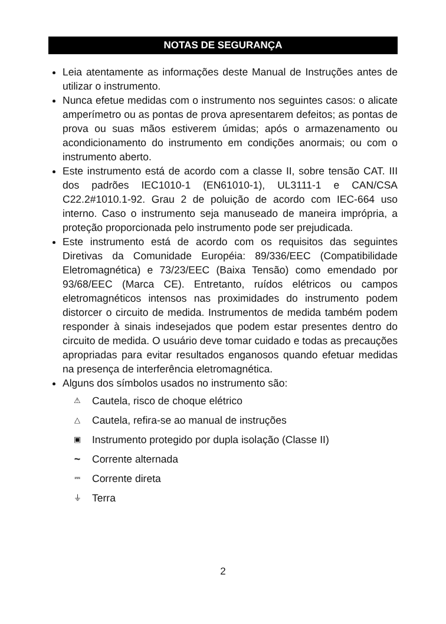NOTAS DE SEGURANÇA
Leia atentamente as informações deste Manual de Instruções antes de utilizar o instrumento.
Nunca efetue medidas com o instrumento nos seguintes casos: o alicate amperímetro ou as pontas de prova apresentarem defeitos; as pontas de prova ou suas mãos estiverem úmidas; após o armazenamento ou acondicionamento do instrumento em condições anormais; ou com o instrumento aberto.
Este instrumento está de acordo com a classe II, sobre tensão CAT. III dos padrões IEC1010-1 (EN61010-1), UL3111-1 e CAN/CSA C22.2#1010.1-92. Grau 2 de poluição de acordo com IEC-664 uso interno. Caso o instrumento seja manuseado de maneira imprópria, a proteção proporcionada pelo instrumento pode ser prejudicada.
Este instrumento está de acordo com os requisitos das seguintes Diretivas da Comunidade Européia: 89/336/EEC (Compatibilidade Eletromagnética) e 73/23/EEC (Baixa Tensão) como emendado por 93/68/EEC (Marca CE). Entretanto, ruídos elétricos ou campos eletromagnéticos intensos nas proximidades do instrumento podem distorcer o circuito de medida. Instrumentos de medida também podem responder à sinais indesejados que podem estar presentes dentro do circuito de medida. O usuário deve tomar cuidado e todas as precauções apropriadas para evitar resultados enganosos quando efetuar medidas na presença de interferência eletromagnética.
Alguns dos símbolos usados no instrumento são:
⚠ Cautela, risco de choque elétrico
△ Cautela, refira-se ao manual de instruções
▣ Instrumento protegido por dupla isolação (Classe II)
~ Corrente alternada
⎓ Corrente direta
⏚ Terra
2